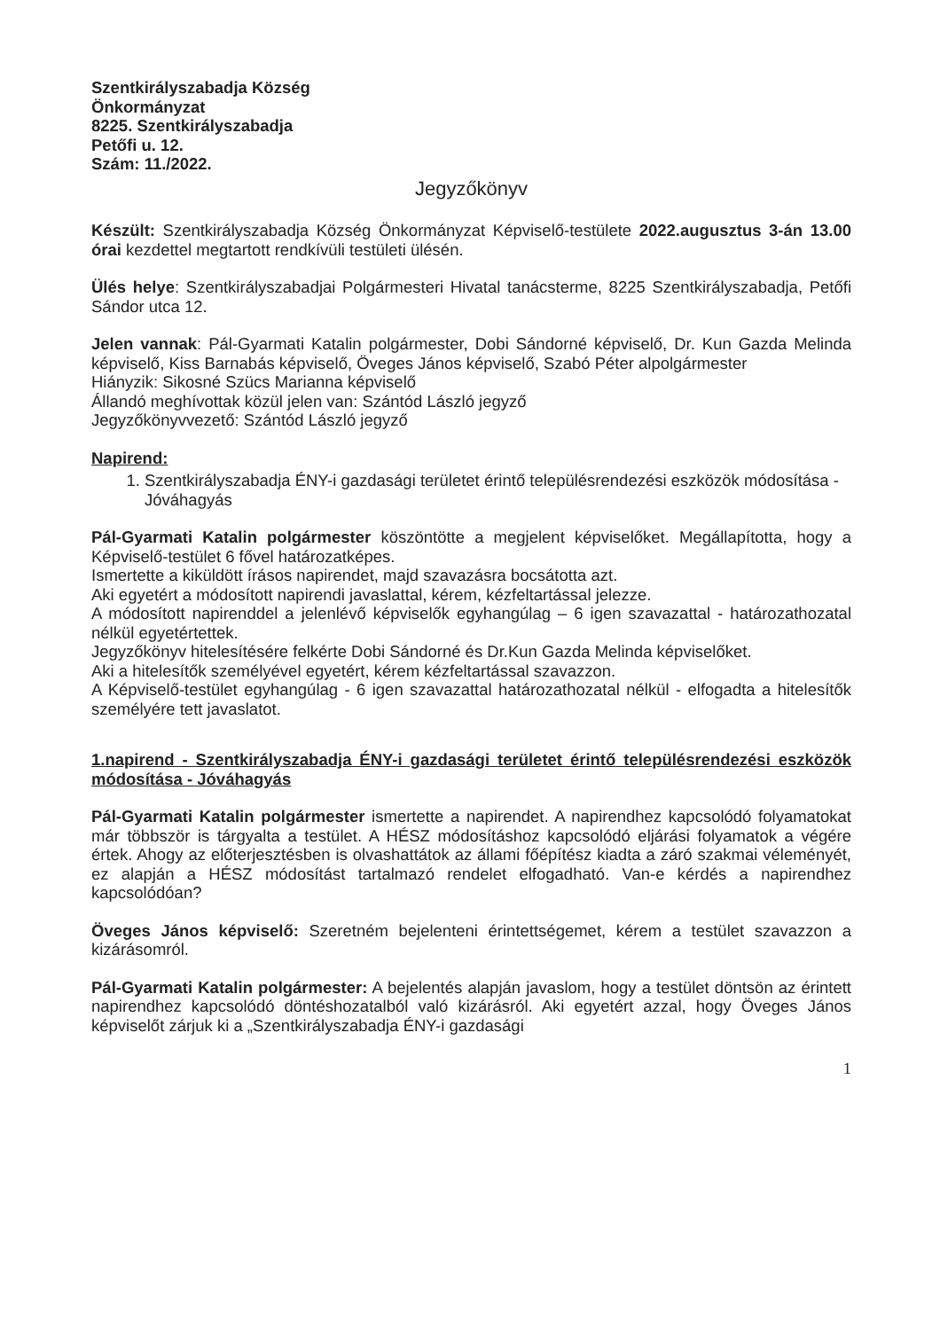Szentkirályszabadja Község
Önkormányzat
8225. Szentkirályszabadja
Petőfi u. 12.
Szám: 11./2022.
Jegyzőkönyv
Készült: Szentkirályszabadja Község Önkormányzat Képviselő-testülete 2022.augusztus 3-án 13.00 órai kezdettel megtartott rendkívüli testületi ülésén.
Ülés helye: Szentkirályszabadjai Polgármesteri Hivatal tanácsterme, 8225 Szentkirályszabadja, Petőfi Sándor utca 12.
Jelen vannak: Pál-Gyarmati Katalin polgármester, Dobi Sándorné képviselő, Dr. Kun Gazda Melinda képviselő, Kiss Barnabás képviselő, Öveges János képviselő, Szabó Péter alpolgármester
Hiányzik: Sikosné Szücs Marianna képviselő
Állandó meghívottak közül jelen van: Szántód László jegyző
Jegyzőkönyvvezető: Szántód László jegyző
Napirend:
1. Szentkirályszabadja ÉNY-i gazdasági területet érintő településrendezési eszközök módosítása - Jóváhagyás
Pál-Gyarmati Katalin polgármester köszöntötte a megjelent képviselőket. Megállapította, hogy a Képviselő-testület 6 fővel határozatképes.
Ismertette a kiküldött írásos napirendet, majd szavazásra bocsátotta azt.
Aki egyetért a módosított napirendi javaslattal, kérem, kézfeltartással jelezze.
A módosított napirenddel a jelenlévő képviselők egyhangúlag – 6 igen szavazattal - határozathozatal nélkül egyetértettek.
Jegyzőkönyv hitelesítésére felkérte Dobi Sándorné és Dr.Kun Gazda Melinda képviselőket.
Aki a hitelesítők személyével egyetért, kérem kézfeltartással szavazzon.
A Képviselő-testület egyhangúlag - 6 igen szavazattal határozathozatal nélkül - elfogadta a hitelesítők személyére tett javaslatot.
1.napirend - Szentkirályszabadja ÉNY-i gazdasági területet érintő településrendezési eszközök módosítása - Jóváhagyás
Pál-Gyarmati Katalin polgármester ismertette a napirendet. A napirendhez kapcsolódó folyamatokat már többször is tárgyalta a testület. A HÉSZ módosításhoz kapcsolódó eljárási folyamatok a végére értek. Ahogy az előterjesztésben is olvashattátok az állami főépítész kiadta a záró szakmai véleményét, ez alapján a HÉSZ módosítást tartalmazó rendelet elfogadható. Van-e kérdés a napirendhez kapcsolódóan?
Öveges János képviselő: Szeretném bejelenteni érintettségemet, kérem a testület szavazzon a kizárásomról.
Pál-Gyarmati Katalin polgármester: A bejelentés alapján javaslom, hogy a testület döntsön az érintett napirendhez kapcsolódó döntéshozatalból való kizárásról. Aki egyetért azzal, hogy Öveges János képviselőt zárjuk ki a „Szentkirályszabadja ÉNY-i gazdasági
1